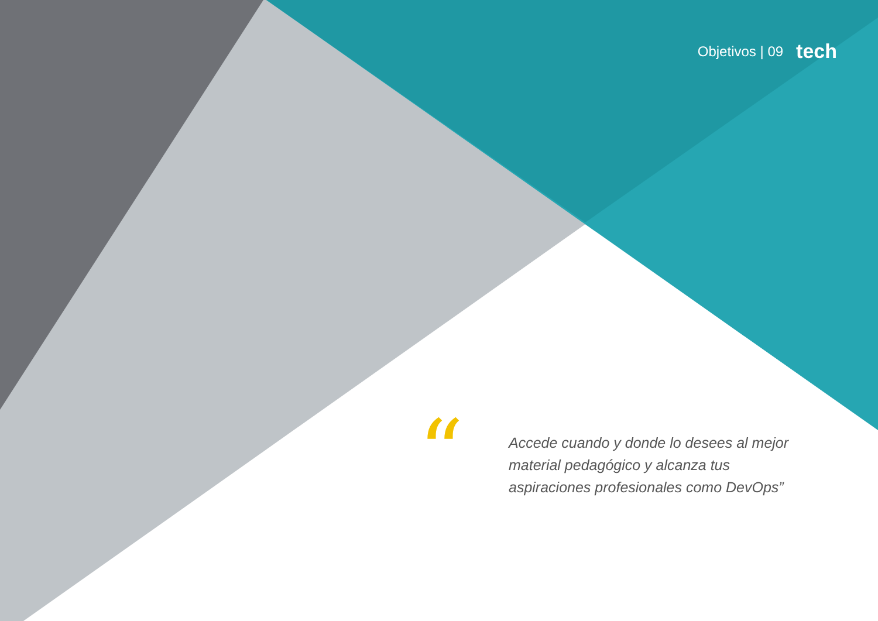Objetivos | 09 tech
“
Accede cuando y donde lo desees al mejor material pedagógico y alcanza tus aspiraciones profesionales como DevOps”